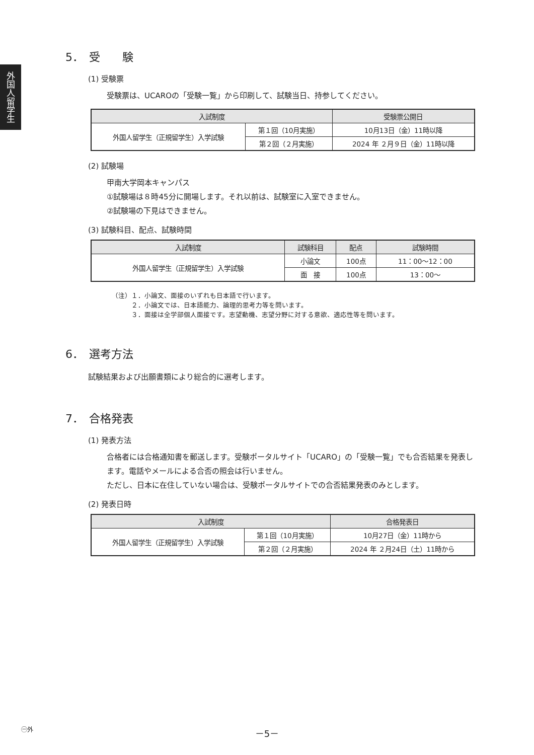外国人留学生
5．　受　　験
(1) 受験票
受験票は、UCAROの「受験一覧」から印刷して、試験当日、持参してください。
| 入試制度 | | 受験票公開日 |
| --- | --- | --- |
| 外国人留学生（正規留学生）入学試験 | 第１回（10月実施） | 10月13日（金）11時以降 |
| | 第２回（２月実施） | 2024 年 ２月９日（金）11時以降 |
(2) 試験場
甲南大学岡本キャンパス
①試験場は８時45分に開場します。それ以前は、試験室に入室できません。
②試験場の下見はできません。
(3) 試験科目、配点、試験時間
| 入試制度 | 試験科目 | 配点 | 試験時間 |
| --- | --- | --- | --- |
| 外国人留学生（正規留学生）入学試験 | 小論文 | 100点 | 11：00〜12：00 |
| | 面 接 | 100点 | 13：00〜 |
（注）１．小論文、面接のいずれも日本語で行います。
　　　２．小論文では、日本語能力、論理的思考力等を問います。
　　　３．面接は全学部個人面接です。志望動機、志望分野に対する意欲、適応性等を問います。
6．　選考方法
試験結果および出願書類により総合的に選考します。
7．　合格発表
(1) 発表方法
合格者には合格通知書を郵送します。受験ポータルサイト「UCARO」の「受験一覧」でも合否結果を発表します。電話やメールによる合否の照会は行いません。
ただし、日本に在住していない場合は、受験ポータルサイトでの合否結果発表のみとします。
(2) 発表日時
| 入試制度 | | 合格発表日 |
| --- | --- | --- |
| 外国人留学生（正規留学生）入学試験 | 第１回（10月実施） | 10月27日（金）11時から |
| | 第２回（２月実施） | 2024 年 ２月24日（土）11時から |
㊀外
－5－